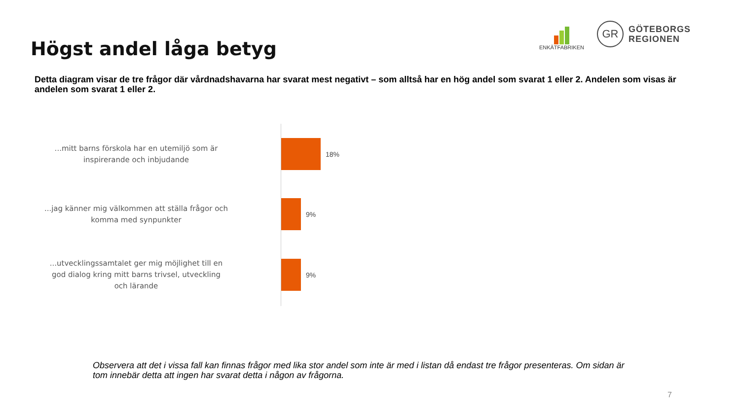Högst andel låga betyg
ENKÄTFABRIKEN
GR
GÖTEBORGS
REGIONEN
Detta diagram visar de tre frågor där vårdnadshavarna har svarat mest negativt – som alltså har en hög andel som svarat 1 eller 2. Andelen som visas är andelen som svarat 1 eller 2.
...mitt barns förskola har en utemiljö som är
inspirerande och inbjudande
18%
...jag känner mig välkommen att ställa frågor och
komma med synpunkter
9%
...utvecklingssamtalet ger mig möjlighet till en
god dialog kring mitt barns trivsel, utveckling
och lärande
9%
Observera att det i vissa fall kan finnas frågor med lika stor andel som inte är med i listan då endast tre frågor presenteras. Om sidan är tom innebär detta att ingen har svarat detta i någon av frågorna.
7